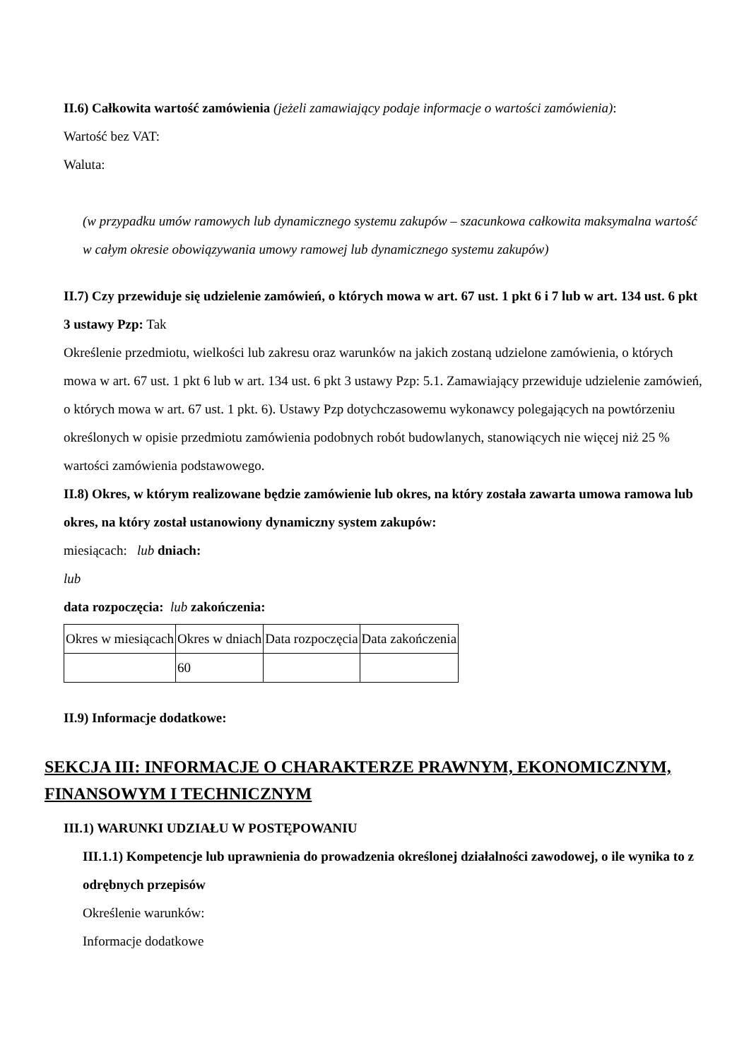II.6) Całkowita wartość zamówienia (jeżeli zamawiający podaje informacje o wartości zamówienia):
Wartość bez VAT:
Waluta:
(w przypadku umów ramowych lub dynamicznego systemu zakupów – szacunkowa całkowita maksymalna wartość w całym okresie obowiązywania umowy ramowej lub dynamicznego systemu zakupów)
II.7) Czy przewiduje się udzielenie zamówień, o których mowa w art. 67 ust. 1 pkt 6 i 7 lub w art. 134 ust. 6 pkt 3 ustawy Pzp: Tak
Określenie przedmiotu, wielkości lub zakresu oraz warunków na jakich zostaną udzielone zamówienia, o których mowa w art. 67 ust. 1 pkt 6 lub w art. 134 ust. 6 pkt 3 ustawy Pzp: 5.1. Zamawiający przewiduje udzielenie zamówień, o których mowa w art. 67 ust. 1 pkt. 6). Ustawy Pzp dotychczasowemu wykonawcy polegających na powtórzeniu określonych w opisie przedmiotu zamówienia podobnych robót budowlanych, stanowiących nie więcej niż 25 % wartości zamówienia podstawowego.
II.8) Okres, w którym realizowane będzie zamówienie lub okres, na który została zawarta umowa ramowa lub okres, na który został ustanowiony dynamiczny system zakupów:
miesiącach: lub dniach:
lub
data rozpoczęcia: lub zakończenia:
| Okres w miesiącach | Okres w dniach | Data rozpoczęcia | Data zakończenia |
| | 60 | | |
II.9) Informacje dodatkowe:
SEKCJA III: INFORMACJE O CHARAKTERZE PRAWNYM, EKONOMICZNYM, FINANSOWYM I TECHNICZNYM
III.1) WARUNKI UDZIAŁU W POSTĘPOWANIU
III.1.1) Kompetencje lub uprawnienia do prowadzenia określonej działalności zawodowej, o ile wynika to z odrębnych przepisów
Określenie warunków:
Informacje dodatkowe